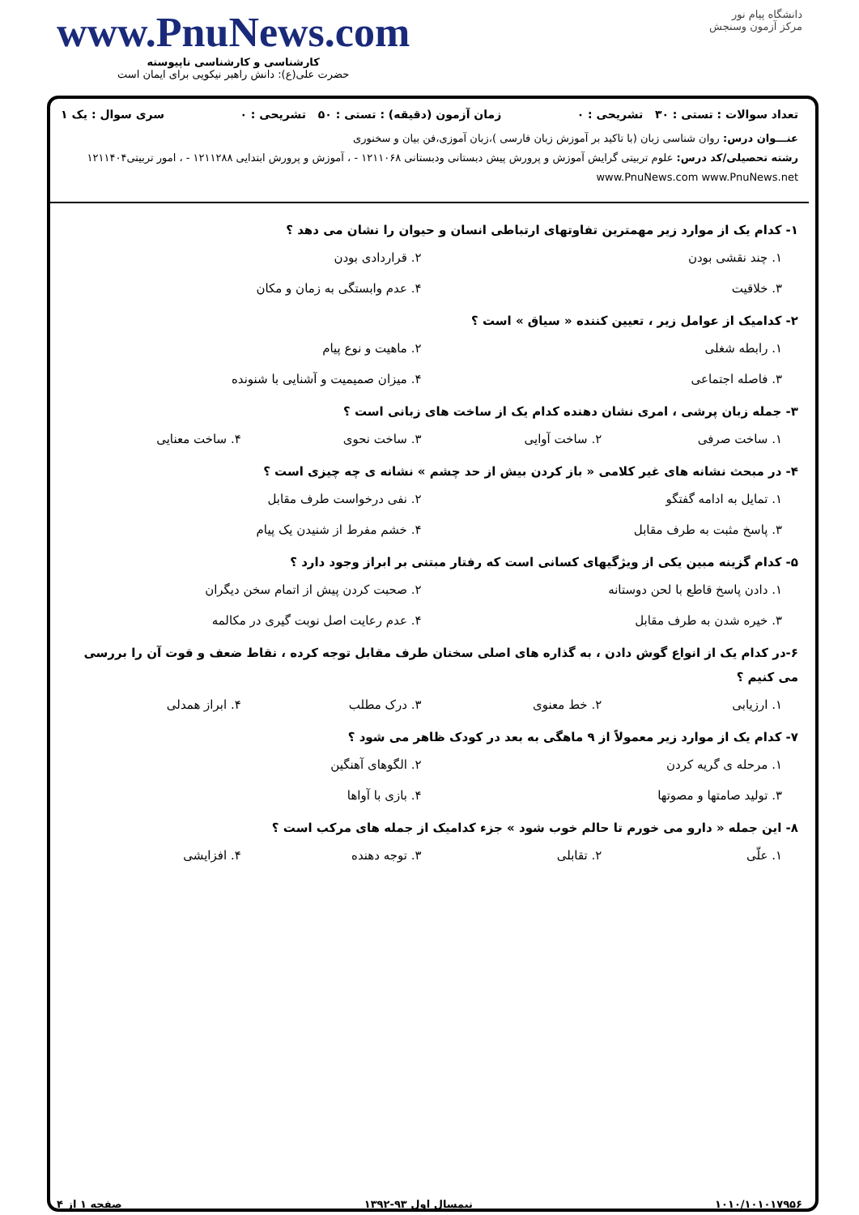دانشگاه پیام نور
مرکز آزمون وسنجش
www.PnuNews.com
کارشناسی و کارشناسی ناپیوسته
حضرت علی(ع): دانش راهبر نیکویی برای ایمان است
تعداد سوالات : تستی : ۳۰ تشریحی : ۰ زمان آزمون (دقیقه) : تستی : ۵۰ تشریحی : ۰ سری سوال : یک ۱
عنـــوان درس: روان شناسی زبان (با تاکید بر آموزش زبان فارسی )،زبان آموزی،فن بیان و سخنوری
رشته تحصیلی/کد درس: علوم تربیتی گرایش آموزش و پرورش پیش دبستانی ودبستانی ۱۲۱۱۰۶۸ - ، آموزش و پرورش ابتدایی ۱۲۱۱۲۸۸ - ، امور تربیتی۱۲۱۱۴۰۴ www.PnuNews.com www.PnuNews.net
۱- کدام یک از موارد زیر مهمترین تفاوتهای ارتباطی انسان و حیوان را نشان می دهد ؟
۱. چند نقشی بودن ۲. قراردادی بودن ۳. خلاقیت ۴. عدم وابستگی به زمان و مکان
۲- کدامیک از عوامل زیر ، تعیین کننده « سیاق » است ؟
۱. رابطه شغلی ۲. ماهیت و نوع پیام ۳. فاصله اجتماعی ۴. میزان صمیمیت و آشنایی با شنونده
۳- جمله زبان پرشی ، امری نشان دهنده کدام یک از ساخت های زبانی است ؟
۱. ساخت صرفی ۲. ساخت آوایی ۳. ساخت نحوی ۴. ساخت معنایی
۴- در مبحث نشانه های غیر کلامی « باز کردن بیش از حد چشم » نشانه ی چه چیزی است ؟
۱. تمایل به ادامه گفتگو ۲. نفی درخواست طرف مقابل ۳. پاسخ مثبت به طرف مقابل ۴. خشم مفرط از شنیدن یک پیام
۵- کدام گزینه مبین یکی از ویژگیهای کسانی است که رفتار مبتنی بر ابراز وجود دارد ؟
۱. دادن پاسخ قاطع با لحن دوستانه ۲. صحبت کردن پیش از اتمام سخن دیگران ۳. خیره شدن به طرف مقابل ۴. عدم رعایت اصل نوبت گیری در مکالمه
۶-در کدام یک از انواع گوش دادن ، به گذاره های اصلی سخنان طرف مقابل توجه کرده ، نقاط ضعف و قوت آن را بررسی می کنیم ؟
۱. ارزیابی ۲. خط معنوی ۳. درک مطلب ۴. ابراز همدلی
۷- کدام یک از موارد زیر معمولاً از ۹ ماهگی به بعد در کودک ظاهر می شود ؟
۱. مرحله ی گریه کردن ۲. الگوهای آهنگین ۳. تولید صامتها و مصوتها ۴. بازی با آواها
۸- این جمله « دارو می خورم تا حالم خوب شود » جزء کدامیک از جمله های مرکب است ؟
۱. علّی ۲. تقابلی ۳. توجه دهنده ۴. افزایشی
۱۰۱۰/۱۰۱۰۱۷۹۵۶ نیمسال اول ۹۳-۱۳۹۲ صفحه ۱ از ۴